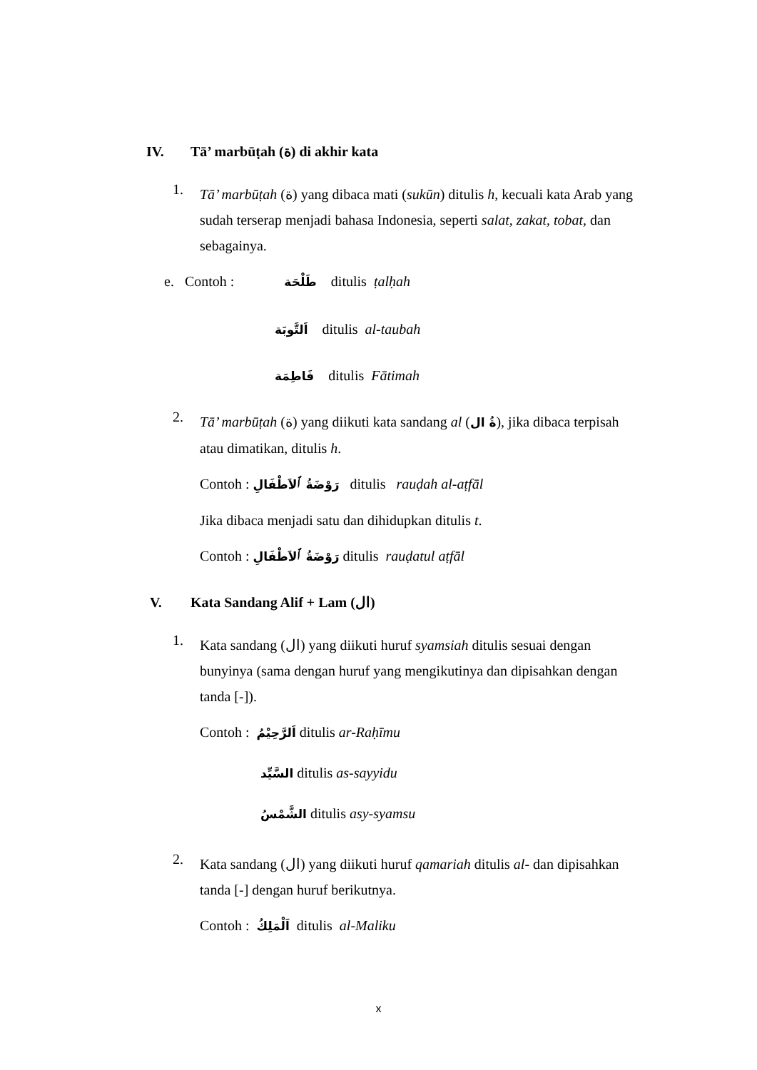IV. Tā’ marbūṭah (ة) di akhir kata
1.
Tā’ marbūṭah (ة) yang dibaca mati (sukūn) ditulis h, kecuali kata Arab yang sudah terserap menjadi bahasa Indonesia, seperti salat, zakat, tobat, dan sebagainya.
e. Contoh : طَلْحَة ditulis ṭalḥah
اَلتَّوبَة ditulis al-taubah
فَاطِمَة ditulis Fātimah
2.
Tā’ marbūṭah (ة) yang diikuti kata sandang al (ةُ ال), jika dibaca terpisah atau dimatikan, ditulis h.
Contoh : رَوْضَةُ ٱلاَطْفَالِ ditulis rauḍah al-aṭfāl
Jika dibaca menjadi satu dan dihidupkan ditulis t.
Contoh : رَوْضَةُ ٱلاَطْفَالِ ditulis rauḍatul aṭfāl
V. Kata Sandang Alif + Lam (ال)
1.
Kata sandang (ال) yang diikuti huruf syamsiah ditulis sesuai dengan bunyinya (sama dengan huruf yang mengikutinya dan dipisahkan dengan tanda [-]).
Contoh : اَلرَّحِيْمُ ditulis ar-Raḥīmu
السَّيِّد ditulis as-sayyidu
الشَّمْسُ ditulis asy-syamsu
2.
Kata sandang (ال) yang diikuti huruf qamariah ditulis al- dan dipisahkan tanda [-] dengan huruf berikutnya.
Contoh : اَلْمَلِكُ ditulis al-Maliku
x